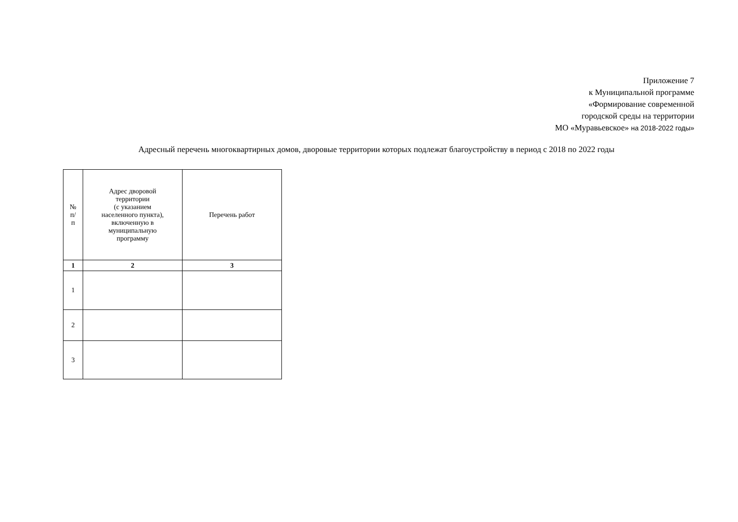Приложение 7
к Муниципальной программе
«Формирование современной
городской среды на территории
МО «Муравьевское» на 2018-2022 годы»
Адресный перечень многоквартирных домов, дворовые территории которых подлежат благоустройству в период с 2018 по 2022 годы
| № п/ п | Адрес дворовой территории (с указанием населенного пункта), включенную в муниципальную программу | Перечень работ |
| --- | --- | --- |
| 1 | 2 | 3 |
| 1 | | |
| 2 | | |
| 3 | | |